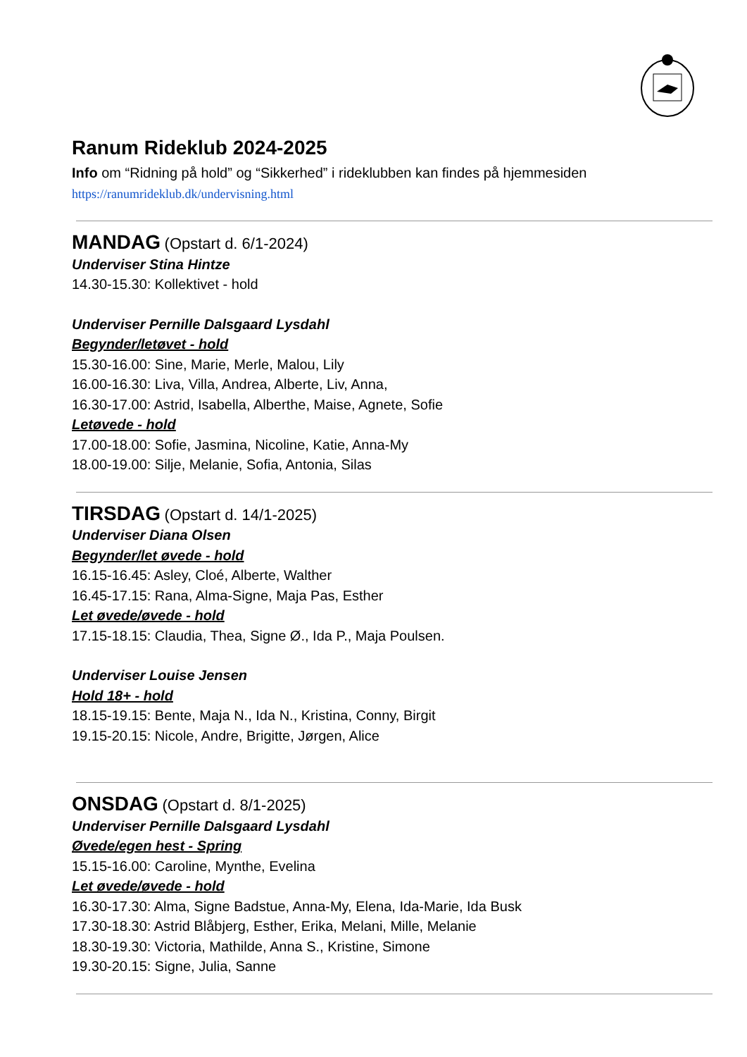Ranum Rideklub 2024-2025
Info om “Ridning på hold” og “Sikkerhed” i rideklubben kan findes på hjemmesiden
https://ranumrideklub.dk/undervisning.html
MANDAG (Opstart d. 6/1-2024)
Underviser Stina Hintze
14.30-15.30: Kollektivet - hold
Underviser Pernille Dalsgaard Lysdahl
Begynder/letøvet - hold
15.30-16.00: Sine, Marie, Merle, Malou, Lily
16.00-16.30: Liva, Villa, Andrea, Alberte, Liv, Anna,
16.30-17.00: Astrid, Isabella, Alberthe, Maise, Agnete, Sofie
Letøvede - hold
17.00-18.00: Sofie, Jasmina, Nicoline, Katie, Anna-My
18.00-19.00: Silje, Melanie, Sofia, Antonia, Silas
TIRSDAG (Opstart d. 14/1-2025)
Underviser Diana Olsen
Begynder/let øvede - hold
16.15-16.45: Asley, Cloé, Alberte, Walther
16.45-17.15: Rana, Alma-Signe, Maja Pas, Esther
Let øvede/øvede - hold
17.15-18.15: Claudia, Thea, Signe Ø., Ida P., Maja Poulsen.
Underviser Louise Jensen
Hold 18+ - hold
18.15-19.15: Bente, Maja N., Ida N., Kristina, Conny, Birgit
19.15-20.15: Nicole, Andre, Brigitte, Jørgen, Alice
ONSDAG (Opstart d. 8/1-2025)
Underviser Pernille Dalsgaard Lysdahl
Øvede/egen hest - Spring
15.15-16.00: Caroline, Mynthe, Evelina
Let øvede/øvede - hold
16.30-17.30: Alma, Signe Badstue, Anna-My, Elena, Ida-Marie, Ida Busk
17.30-18.30: Astrid Blåbjerg, Esther, Erika, Melani, Mille, Melanie
18.30-19.30: Victoria, Mathilde, Anna S., Kristine, Simone
19.30-20.15: Signe, Julia, Sanne